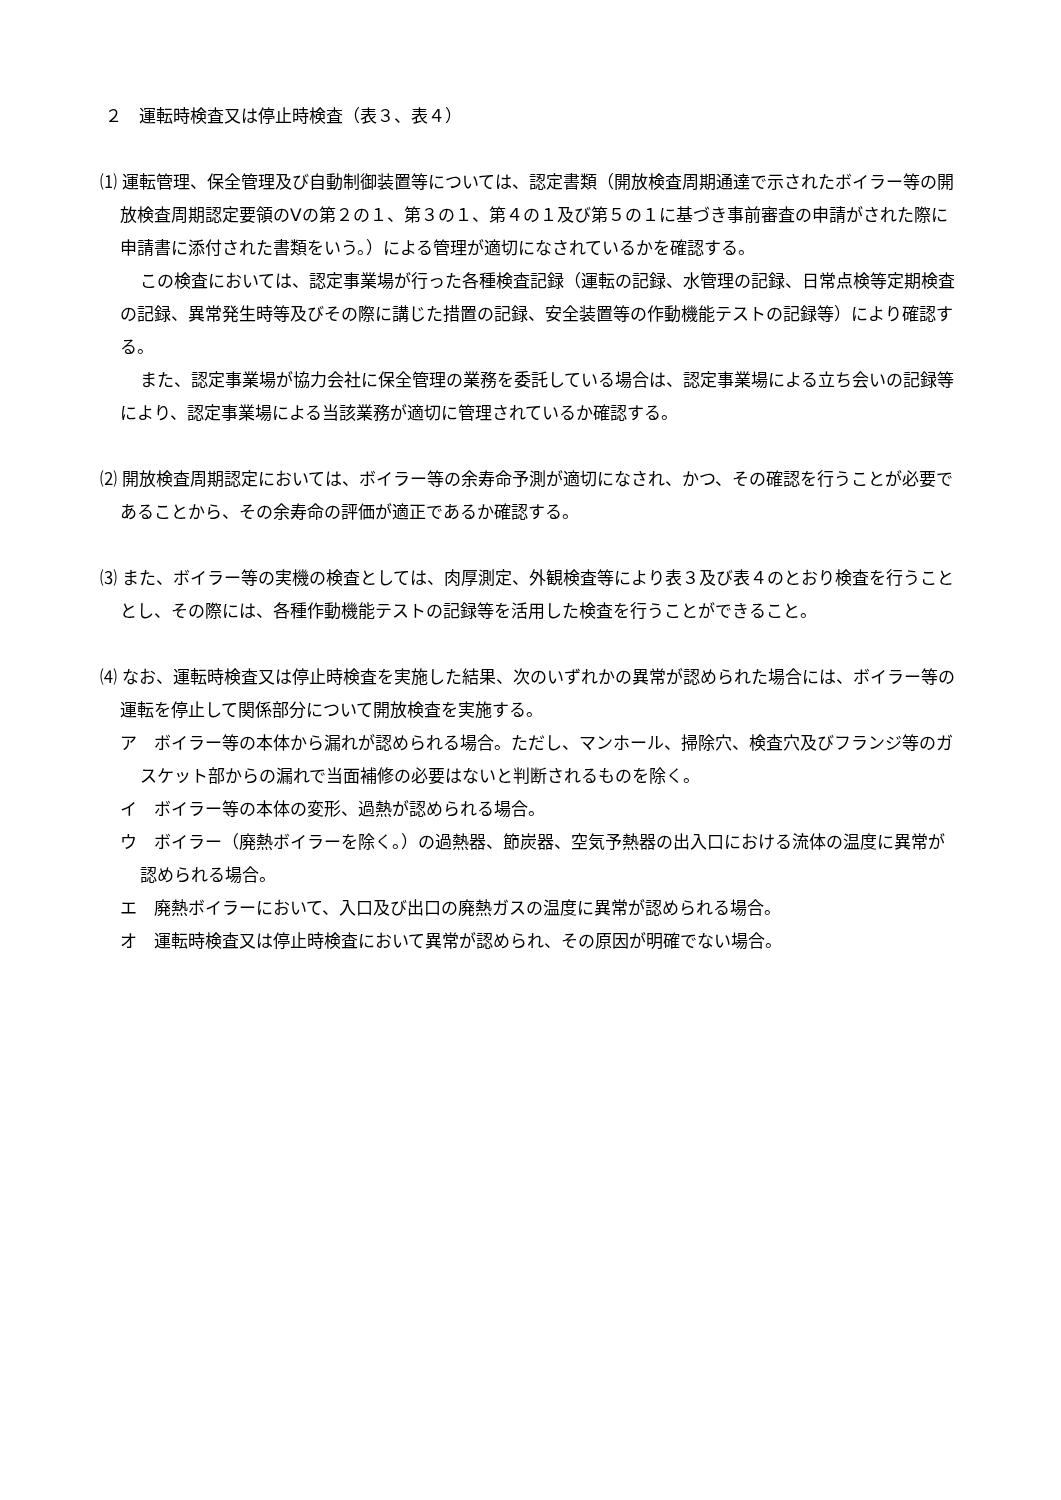２　運転時検査又は停止時検査（表３、表４）
⑴ 運転管理、保全管理及び自動制御装置等については、認定書類（開放検査周期通達で示されたボイラー等の開放検査周期認定要領のⅤの第２の１、第３の１、第４の１及び第５の１に基づき事前審査の申請がされた際に申請書に添付された書類をいう。）による管理が適切になされているかを確認する。
この検査においては、認定事業場が行った各種検査記録（運転の記録、水管理の記録、日常点検等定期検査の記録、異常発生時等及びその際に講じた措置の記録、安全装置等の作動機能テストの記録等）により確認する。
また、認定事業場が協力会社に保全管理の業務を委託している場合は、認定事業場による立ち会いの記録等により、認定事業場による当該業務が適切に管理されているか確認する。
⑵ 開放検査周期認定においては、ボイラー等の余寿命予測が適切になされ、かつ、その確認を行うことが必要であることから、その余寿命の評価が適正であるか確認する。
⑶ また、ボイラー等の実機の検査としては、肉厚測定、外観検査等により表３及び表４のとおり検査を行うこととし、その際には、各種作動機能テストの記録等を活用した検査を行うことができること。
⑷ なお、運転時検査又は停止時検査を実施した結果、次のいずれかの異常が認められた場合には、ボイラー等の運転を停止して関係部分について開放検査を実施する。
ア　ボイラー等の本体から漏れが認められる場合。ただし、マンホール、掃除穴、検査穴及びフランジ等のガスケット部からの漏れで当面補修の必要はないと判断されるものを除く。
イ　ボイラー等の本体の変形、過熱が認められる場合。
ウ　ボイラー（廃熱ボイラーを除く。）の過熱器、節炭器、空気予熱器の出入口における流体の温度に異常が認められる場合。
エ　廃熱ボイラーにおいて、入口及び出口の廃熱ガスの温度に異常が認められる場合。
オ　運転時検査又は停止時検査において異常が認められ、その原因が明確でない場合。